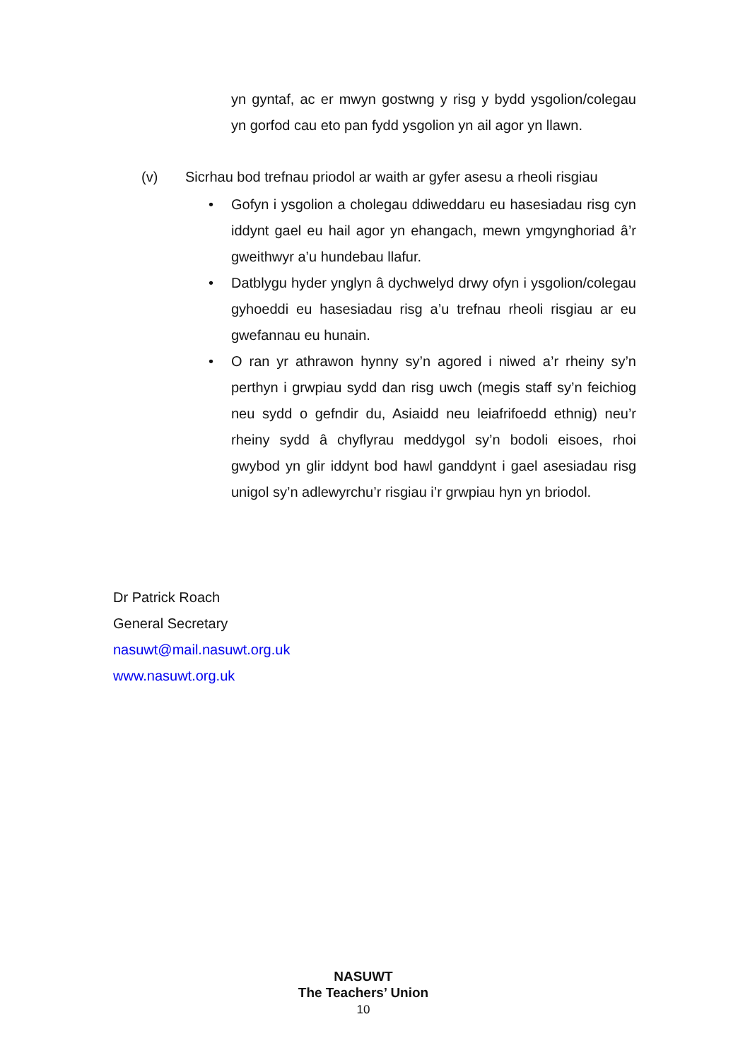yn gyntaf, ac er mwyn gostwng y risg y bydd ysgolion/colegau yn gorfod cau eto pan fydd ysgolion yn ail agor yn llawn.
(v) Sicrhau bod trefnau priodol ar waith ar gyfer asesu a rheoli risgiau
• Gofyn i ysgolion a cholegau ddiweddaru eu hasesiadau risg cyn iddynt gael eu hail agor yn ehangach, mewn ymgynghoriad â’r gweithwyr a’u hundebau llafur.
• Datblygu hyder ynglyn â dychwelyd drwy ofyn i ysgolion/colegau gyhoeddi eu hasesiadau risg a’u trefnau rheoli risgiau ar eu gwefannau eu hunain.
• O ran yr athrawon hynny sy’n agored i niwed a’r rheiny sy’n perthyn i grwpiau sydd dan risg uwch (megis staff sy’n feichiog neu sydd o gefndir du, Asiaidd neu leiafrifoedd ethnig) neu’r rheiny sydd â chyflyrau meddygol sy’n bodoli eisoes, rhoi gwybod yn glir iddynt bod hawl ganddynt i gael asesiadau risg unigol sy’n adlewyrchu’r risgiau i’r grwpiau hyn yn briodol.
Dr Patrick Roach
General Secretary
nasuwt@mail.nasuwt.org.uk
www.nasuwt.org.uk
NASUWT
The Teachers’ Union
10